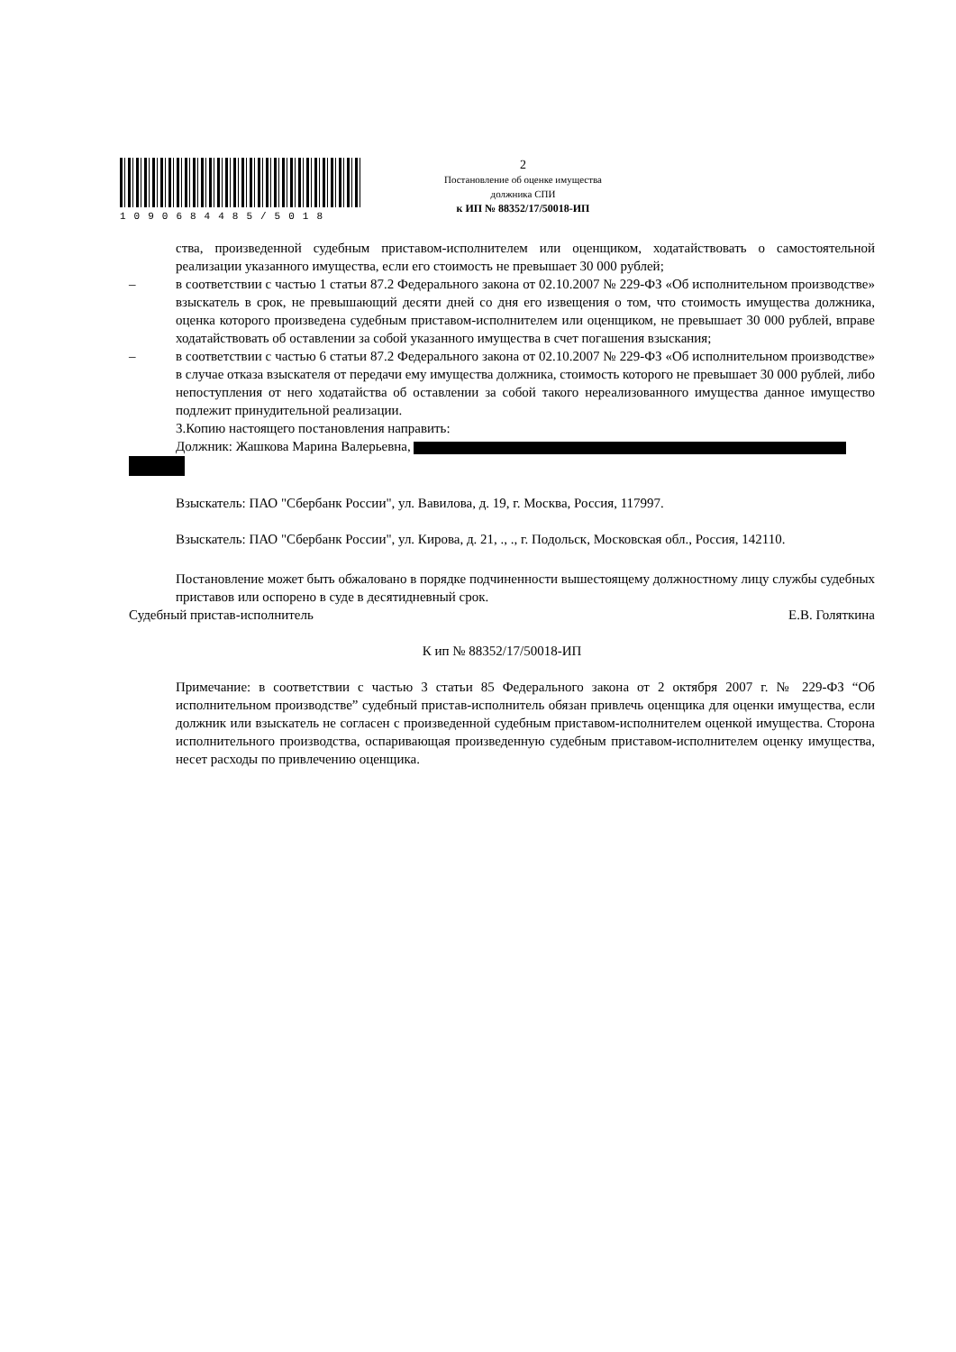1090684485/5018
2
Постановление об оценке имущества
должника СПИ
к ИП № 88352/17/50018-ИП
ства, произведенной судебным приставом-исполнителем или оценщиком, ходатайствовать о самостоятельной реализации указанного имущества, если его стоимость не превышает 30 000 рублей;
– в соответствии с частью 1 статьи 87.2 Федерального закона от 02.10.2007 № 229-ФЗ «Об исполнительном производстве» взыскатель в срок, не превышающий десяти дней со дня его извещения о том, что стоимость имущества должника, оценка которого произведена судебным приставом-исполнителем или оценщиком, не превышает 30 000 рублей, вправе ходатайствовать об оставлении за собой указанного имущества в счет погашения взыскания;
– в соответствии с частью 6 статьи 87.2 Федерального закона от 02.10.2007 № 229-ФЗ «Об исполнительном производстве» в случае отказа взыскателя от передачи ему имущества должника, стоимость которого не превышает 30 000 рублей, либо непоступления от него ходатайства об оставлении за собой такого нереализованного имущества данное имущество подлежит принудительной реализации.
3.Копию настоящего постановления направить:
Должник: Жашкова Марина Валерьевна,
Взыскатель: ПАО "Сбербанк России", ул. Вавилова, д. 19, г. Москва, Россия, 117997.
Взыскатель: ПАО "Сбербанк России", ул. Кирова, д. 21, ., ., г. Подольск, Московская обл., Россия, 142110.
Постановление может быть обжаловано в порядке подчиненности вышестоящему должностному лицу службы судебных приставов или оспорено в суде в десятидневный срок.
Судебный пристав-исполнитель Е.В. Голяткина
К ип № 88352/17/50018-ИП
Примечание: в соответствии с частью 3 статьи 85 Федерального закона от 2 октября 2007 г. № 229-ФЗ “Об исполнительном производстве” судебный пристав-исполнитель обязан привлечь оценщика для оценки имущества, если должник или взыскатель не согласен с произведенной судебным приставом-исполнителем оценкой имущества. Сторона исполнительного производства, оспаривающая произведенную судебным приставом-исполнителем оценку имущества, несет расходы по привлечению оценщика.